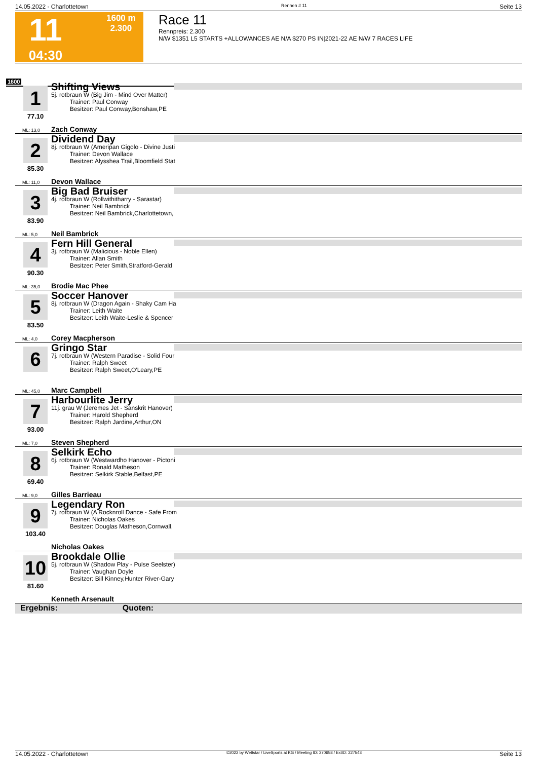14.05.2022 - Charlottetown Rennen # 11 Seite 13
11
04:30
1600 m
2.300
Race 11
Rennpreis: 2.300
N/W $1351 L5 STARTS +ALLOWANCES AE N/A $270 PS IN|2021-22 AE N/W 7 RACES LIFE
1600
1
77.10
Shifting Views
5j. rotbraun W (Big Jim - Mind Over Matter)
Trainer: Paul Conway
Besitzer: Paul Conway,Bonshaw,PE
ML: 13,0 Zach Conway
2
85.30
Dividend Day
8j. rotbraun W (Ameripan Gigolo - Divine Justi
Trainer: Devon Wallace
Besitzer: Alysshea Trail,Bloomfield Stat
ML: 11,0 Devon Wallace
3
83.90
Big Bad Bruiser
4j. rotbraun W (Rollwithitharry - Sarastar)
Trainer: Neil Bambrick
Besitzer: Neil Bambrick,Charlottetown,
ML: 5,0 Neil Bambrick
4
90.30
Fern Hill General
3j. rotbraun W (Malicious - Noble Ellen)
Trainer: Allan Smith
Besitzer: Peter Smith,Stratford-Gerald
ML: 35,0 Brodie Mac Phee
5
83.50
Soccer Hanover
8j. rotbraun W (Dragon Again - Shaky Cam Ha
Trainer: Leith Waite
Besitzer: Leith Waite-Leslie & Spencer
ML: 4,0 Corey Macpherson
6
Gringo Star
7j. rotbraun W (Western Paradise - Solid Four
Trainer: Ralph Sweet
Besitzer: Ralph Sweet,O'Leary,PE
ML: 45,0 Marc Campbell
7
93.00
Harbourlite Jerry
11j. grau W (Jeremes Jet - Sanskrit Hanover)
Trainer: Harold Shepherd
Besitzer: Ralph Jardine,Arthur,ON
ML: 7,0 Steven Shepherd
8
69.40
Selkirk Echo
6j. rotbraun W (Westwardho Hanover - Pictoni
Trainer: Ronald Matheson
Besitzer: Selkirk Stable,Belfast,PE
ML: 9,0 Gilles Barrieau
9
103.40
Legendary Ron
7j. rotbraun W (A Rocknroll Dance - Safe From
Trainer: Nicholas Oakes
Besitzer: Douglas Matheson,Cornwall,
Nicholas Oakes
10
81.60
Brookdale Ollie
5j. rotbraun W (Shadow Play - Pulse Seelster)
Trainer: Vaughan Doyle
Besitzer: Bill Kinney,Hunter River-Gary
Kenneth Arsenault
Ergebnis: Quoten:
14.05.2022 - Charlottetown ©2022 by Wettstar / LiveSports.at KG / Meeting ID: 270658 / ExtID: 227543 Seite 13